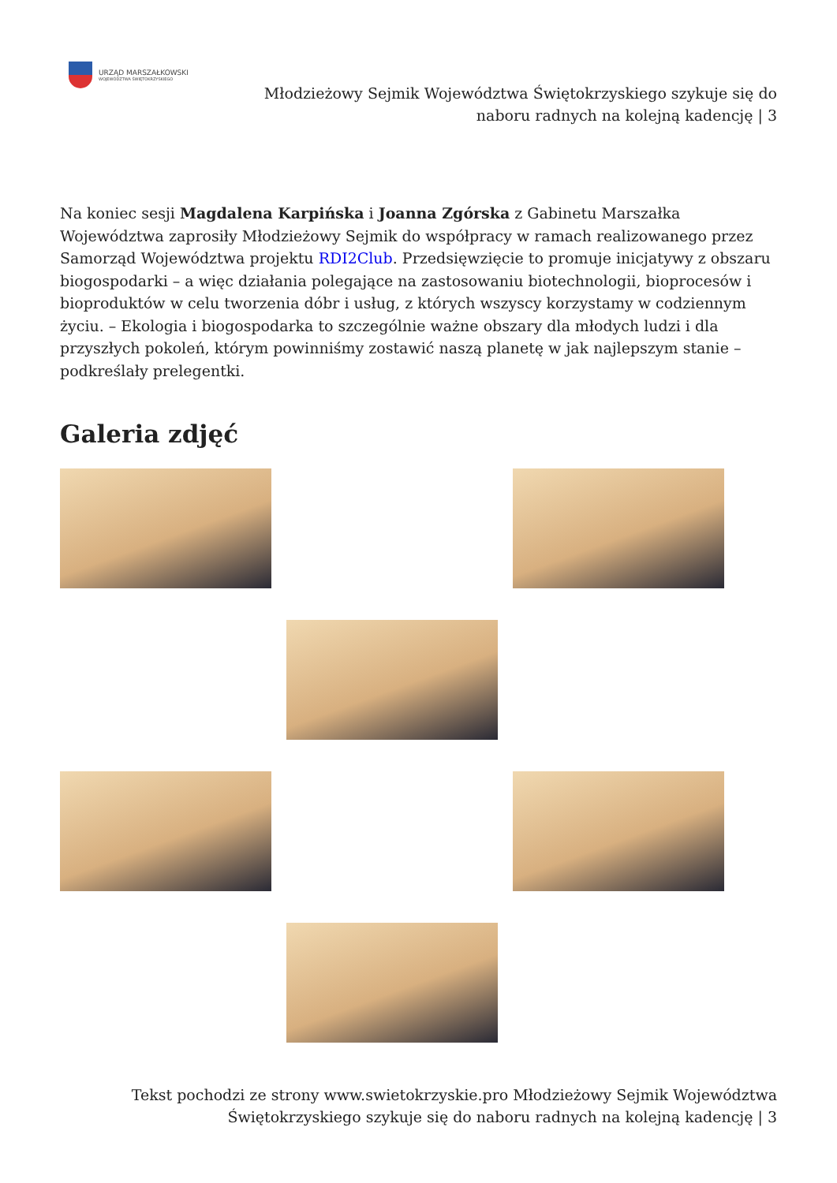URZĄD MARSZAŁKOWSKI
WOJEWÓDZTWA ŚWIĘTOKRZYSKIEGO
Młodzieżowy Sejmik Województwa Świętokrzyskiego szykuje się do
naboru radnych na kolejną kadencję | 3
Na koniec sesji Magdalena Karpińska i Joanna Zgórska z Gabinetu Marszałka Województwa zaprosiły Młodzieżowy Sejmik do współpracy w ramach realizowanego przez Samorząd Województwa projektu RDI2Club. Przedsięwzięcie to promuje inicjatywy z obszaru biogospodarki – a więc działania polegające na zastosowaniu biotechnologii, bioprocesów i bioproduktów w celu tworzenia dóbr i usług, z których wszyscy korzystamy w codziennym życiu. – Ekologia i biogospodarka to szczególnie ważne obszary dla młodych ludzi i dla przyszłych pokoleń, którym powinniśmy zostawić naszą planetę w jak najlepszym stanie – podkreślały prelegentki.
Galeria zdjęć
Tekst pochodzi ze strony www.swietokrzyskie.pro Młodzieżowy Sejmik Województwa Świętokrzyskiego szykuje się do naboru radnych na kolejną kadencję | 3